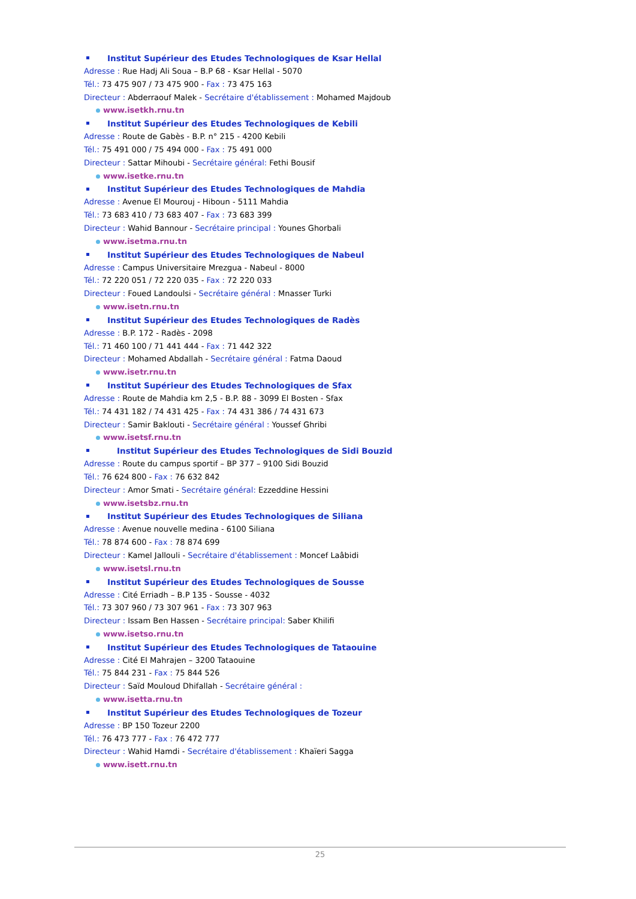Institut Supérieur des Etudes Technologiques de Ksar Hellal
Adresse : Rue Hadj Ali Soua – B.P 68 - Ksar Hellal - 5070
Tél.: 73 475 907 / 73 475 900 - Fax : 73 475 163
Directeur : Abderraouf Malek - Secrétaire d'établissement : Mohamed Majdoub
www.isetkh.rnu.tn
Institut Supérieur des Etudes Technologiques de Kebili
Adresse : Route de Gabès - B.P. n° 215 - 4200 Kebili
Tél.: 75 491 000 / 75 494 000 - Fax : 75 491 000
Directeur : Sattar Mihoubi - Secrétaire général: Fethi Bousif
www.isetke.rnu.tn
Institut Supérieur des Etudes Technologiques de Mahdia
Adresse : Avenue El Mourouj - Hiboun - 5111 Mahdia
Tél.: 73 683 410 / 73 683 407 - Fax : 73 683 399
Directeur : Wahid Bannour - Secrétaire principal : Younes Ghorbali
www.isetma.rnu.tn
Institut Supérieur des Etudes Technologiques de Nabeul
Adresse : Campus Universitaire Mrezgua - Nabeul - 8000
Tél.: 72 220 051 / 72 220 035 - Fax : 72 220 033
Directeur : Foued Landoulsi - Secrétaire général : Mnasser Turki
www.isetn.rnu.tn
Institut Supérieur des Etudes Technologiques de Radès
Adresse : B.P. 172 - Radès - 2098
Tél.: 71 460 100 / 71 441 444 - Fax : 71 442 322
Directeur : Mohamed Abdallah - Secrétaire général : Fatma Daoud
www.isetr.rnu.tn
Institut Supérieur des Etudes Technologiques de Sfax
Adresse : Route de Mahdia km 2,5 - B.P. 88 - 3099 El Bosten - Sfax
Tél.: 74 431 182 / 74 431 425 - Fax : 74 431 386 / 74 431 673
Directeur : Samir Baklouti - Secrétaire général : Youssef Ghribi
www.isetsf.rnu.tn
Institut Supérieur des Etudes Technologiques de Sidi Bouzid
Adresse : Route du campus sportif – BP 377 – 9100 Sidi Bouzid
Tél.: 76 624 800 - Fax : 76 632 842
Directeur : Amor Smati - Secrétaire général: Ezzeddine Hessini
www.isetsbz.rnu.tn
Institut Supérieur des Etudes Technologiques de Siliana
Adresse : Avenue nouvelle medina - 6100 Siliana
Tél.: 78 874 600 - Fax : 78 874 699
Directeur : Kamel Jallouli - Secrétaire d'établissement : Moncef Laâbidi
www.isetsl.rnu.tn
Institut Supérieur des Etudes Technologiques de Sousse
Adresse : Cité Erriadh – B.P 135 - Sousse - 4032
Tél.: 73 307 960 / 73 307 961 - Fax : 73 307 963
Directeur : Issam Ben Hassen - Secrétaire principal: Saber Khilifi
www.isetso.rnu.tn
Institut Supérieur des Etudes Technologiques de Tataouine
Adresse : Cité El Mahrajen – 3200 Tataouine
Tél.: 75 844 231 - Fax : 75 844 526
Directeur : Saïd Mouloud Dhifallah - Secrétaire général :
www.isetta.rnu.tn
Institut Supérieur des Etudes Technologiques de Tozeur
Adresse : BP 150 Tozeur 2200
Tél.: 76 473 777 - Fax : 76 472 777
Directeur : Wahid Hamdi - Secrétaire d'établissement : Khaïeri Sagga
www.isett.rnu.tn
25